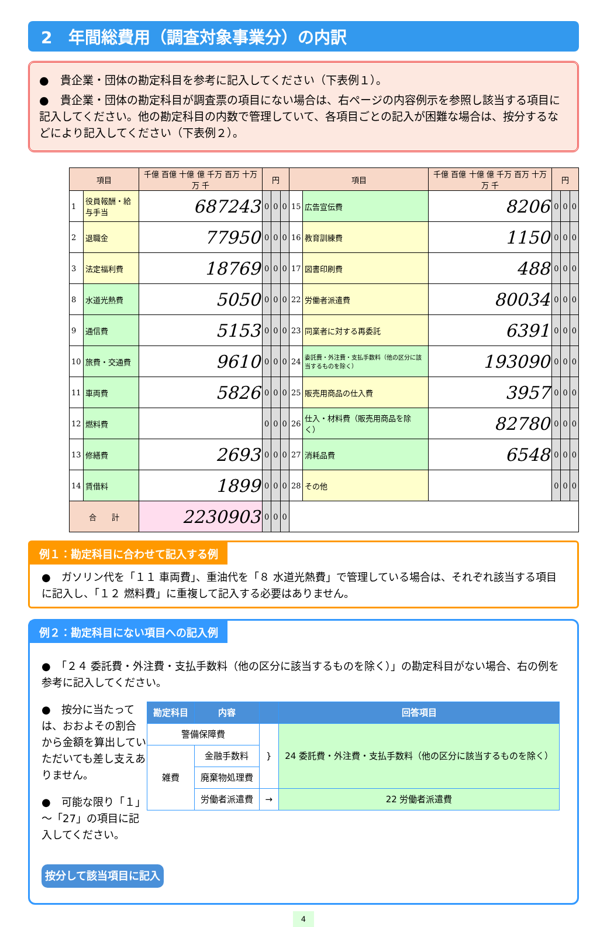2　年間総費用（調査対象事業分）の内訳
●　貴企業・団体の勘定科目を参考に記入してください（下表例１）。
●　貴企業・団体の勘定科目が調査票の項目にない場合は、右ページの内容例示を参照し該当する項目に記入してください。他の勘定科目の内数で管理していて、各項目ごとの記入が困難な場合は、按分するなどにより記入してください（下表例２）。
| 項目 | | 千億 百億 十億 億 千万 百万 十万 万 千 | 円 | | | 項目 | | 千億 百億 十億 億 千万 百万 十万 万 千 | 円 | | |
| --- | --- | --- | --- | --- | --- | --- | --- | --- | --- | --- | --- |
| 1 | 役員報酬・給与手当 | 687243 | 0 | 0 | 0 | 15 | 広告宣伝費 | 8206 | 0 | 0 | 0 |
| 2 | 退職金 | 77950 | 0 | 0 | 0 | 16 | 教育訓練費 | 1150 | 0 | 0 | 0 |
| 3 | 法定福利費 | 18769 | 0 | 0 | 0 | 17 | 図書印刷費 | 488 | 0 | 0 | 0 |
| 8 | 水道光熱費 | 5050 | 0 | 0 | 0 | 22 | 労働者派遣費 | 80034 | 0 | 0 | 0 |
| 9 | 通信費 | 5153 | 0 | 0 | 0 | 23 | 同業者に対する再委託 | 6391 | 0 | 0 | 0 |
| 10 | 旅費・交通費 | 9610 | 0 | 0 | 0 | 24 | 委託費・外注費・支払手数料（他の区分に該当するものを除く） | 193090 | 0 | 0 | 0 |
| 11 | 車両費 | 5826 | 0 | 0 | 0 | 25 | 販売用商品の仕入費 | 3957 | 0 | 0 | 0 |
| 12 | 燃料費 | | 0 | 0 | 0 | 26 | 仕入・材料費（販売用商品を除く） | 82780 | 0 | 0 | 0 |
| 13 | 修繕費 | 2693 | 0 | 0 | 0 | 27 | 消耗品費 | 6548 | 0 | 0 | 0 |
| 14 | 賃借料 | 1899 | 0 | 0 | 0 | 28 | その他 | | 0 | 0 | 0 |
| 合 計 | | 2230903 | 0 | 0 | 0 | | | | | | |
例１：勘定科目に合わせて記入する例
●　ガソリン代を「１１ 車両費」、重油代を「８ 水道光熱費」で管理している場合は、それぞれ該当する項目に記入し、「１２ 燃料費」に重複して記入する必要はありません。
例２：勘定科目にない項目への記入例
●　「２４ 委託費・外注費・支払手数料（他の区分に該当するものを除く）」の勘定科目がない場合、右の例を参考に記入してください。
| 勘定科目 | 内容 | | 回答項目 |
| --- | --- | --- | --- |
| 警備保障費 | | } | 24 委託費・外注費・支払手数料（他の区分に該当するものを除く） |
| 雑費 | 金融手数料 | | |
| | 廃棄物処理費 | | |
| | 労働者派遣費 | → | 22 労働者派遣費 |
●　按分に当たっては、おおよその割合から金額を算出していただいても差し支えありません。
●　可能な限り「１」～「27」の項目に記入してください。
按分して該当項目に記入
4